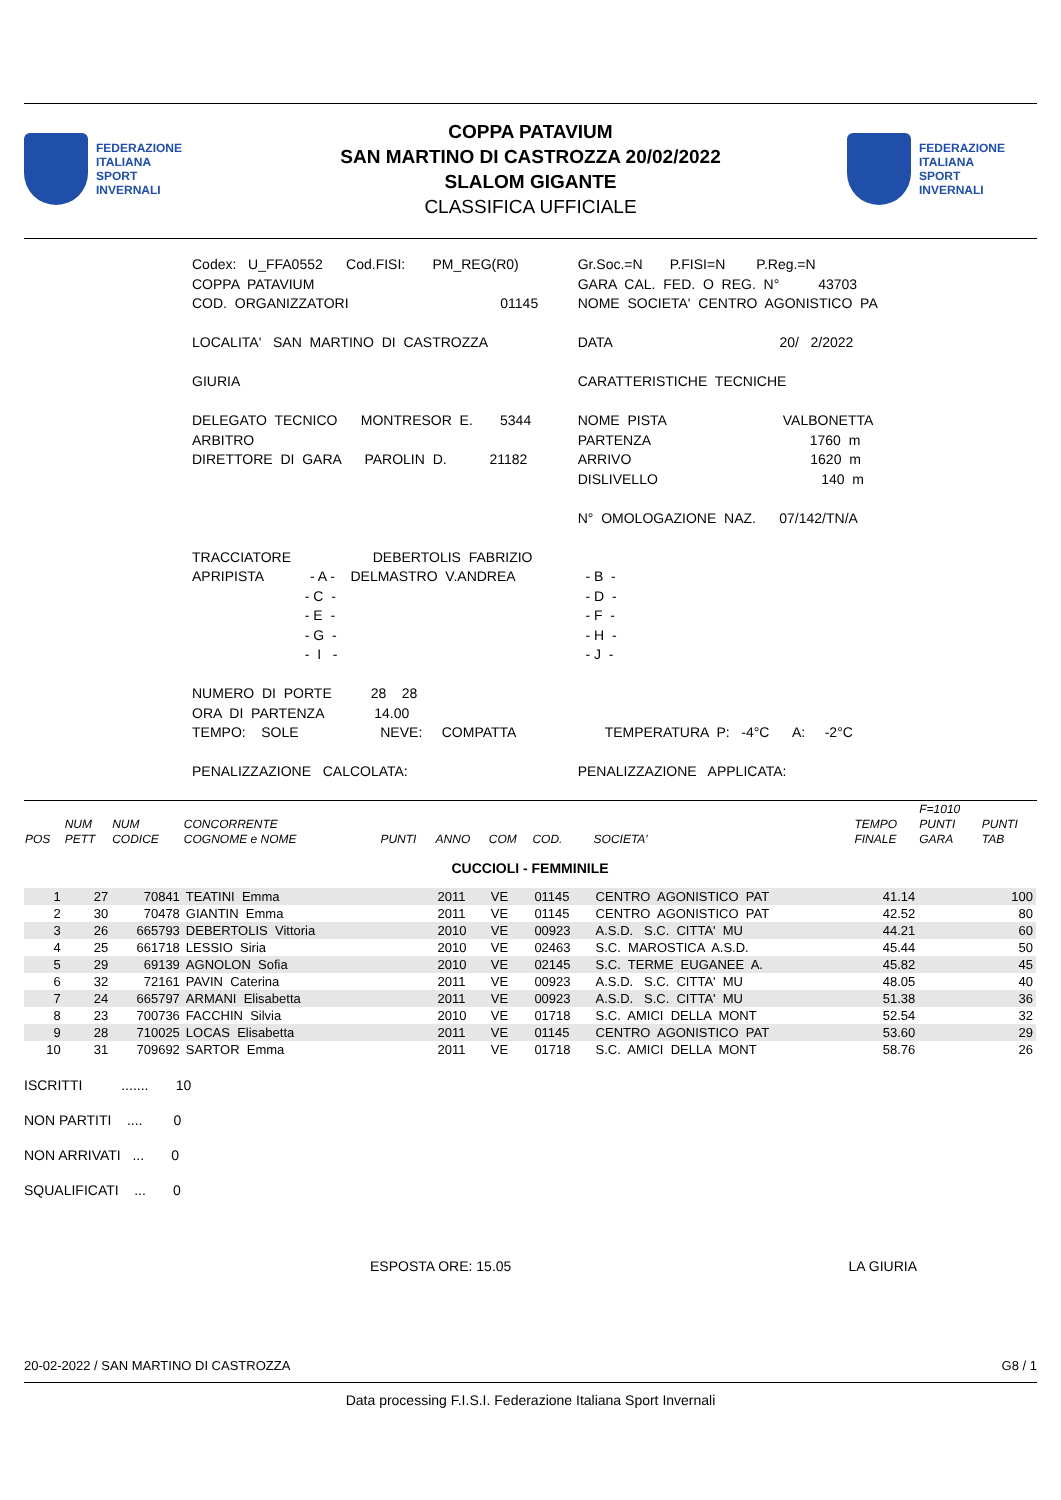FEDERAZIONE
ITALIANA
SPORT
INVERNALI
COPPA PATAVIUM
SAN MARTINO DI CASTROZZA 20/02/2022
SLALOM GIGANTE
CLASSIFICA UFFICIALE
FEDERAZIONE
ITALIANA
SPORT
INVERNALI
| Codex: U_FFA0552 Cod.FISI: PM_REG(R0) | Gr.Soc.=N P.FISI=N P.Reg.=N |
| COPPA PATAVIUM | GARA CAL. FED. O REG. N° 43703 |
| COD. ORGANIZZATORI 01145 | NOME SOCIETA' CENTRO AGONISTICO PA |
| LOCALITA' SAN MARTINO DI CASTROZZA | DATA 20/ 2/2022 |
| GIURIA | CARATTERISTICHE TECNICHE |
| DELEGATO TECNICO MONTRESOR E. 5344 | NOME PISTA VALBONETTA |
| ARBITRO | PARTENZA 1760 m |
| DIRETTORE DI GARA PAROLIN D. 21182 | ARRIVO 1620 m |
| | DISLIVELLO 140 m |
| | N° OMOLOGAZIONE NAZ. 07/142/TN/A |
| TRACCIATORE DEBERTOLIS FABRIZIO | |
| APRIPISTA - A - DELMASTRO V.ANDREA | - B - |
| - C - | - D - |
| - E - | - F - |
| - G - | - H - |
| - I - | - J - |
| NUMERO DI PORTE 28 28 | |
| ORA DI PARTENZA 14.00 | |
| TEMPO: SOLE NEVE: COMPATTA | TEMPERATURA P: -4°C A: -2°C |
| PENALIZZAZIONE CALCOLATA: | PENALIZZAZIONE APPLICATA: |
| POS | NUM PETT | NUM CODICE | CONCORRENTE COGNOME e NOME | PUNTI | ANNO | COM | COD. | SOCIETA' | TEMPO FINALE | F=1010 PUNTI GARA | PUNTI TAB |
| --- | --- | --- | --- | --- | --- | --- | --- | --- | --- | --- | --- |
| CUCCIOLI - FEMMINILE | | | | | | | | | | | |
| 1 | 27 | 70841 | TEATINI Emma | | 2011 | VE | 01145 | CENTRO AGONISTICO PAT | 41.14 | | 100 |
| 2 | 30 | 70478 | GIANTIN Emma | | 2011 | VE | 01145 | CENTRO AGONISTICO PAT | 42.52 | | 80 |
| 3 | 26 | 665793 | DEBERTOLIS Vittoria | | 2010 | VE | 00923 | A.S.D. S.C. CITTA' MU | 44.21 | | 60 |
| 4 | 25 | 661718 | LESSIO Siria | | 2010 | VE | 02463 | S.C. MAROSTICA A.S.D. | 45.44 | | 50 |
| 5 | 29 | 69139 | AGNOLON Sofia | | 2010 | VE | 02145 | S.C. TERME EUGANEE A. | 45.82 | | 45 |
| 6 | 32 | 72161 | PAVIN Caterina | | 2011 | VE | 00923 | A.S.D. S.C. CITTA' MU | 48.05 | | 40 |
| 7 | 24 | 665797 | ARMANI Elisabetta | | 2011 | VE | 00923 | A.S.D. S.C. CITTA' MU | 51.38 | | 36 |
| 8 | 23 | 700736 | FACCHIN Silvia | | 2010 | VE | 01718 | S.C. AMICI DELLA MONT | 52.54 | | 32 |
| 9 | 28 | 710025 | LOCAS Elisabetta | | 2011 | VE | 01145 | CENTRO AGONISTICO PAT | 53.60 | | 29 |
| 10 | 31 | 709692 | SARTOR Emma | | 2011 | VE | 01718 | S.C. AMICI DELLA MONT | 58.76 | | 26 |
ISCRITTI ....... 10
NON PARTITI .... 0
NON ARRIVATI ... 0
SQUALIFICATI ... 0
ESPOSTA ORE: 15.05 LA GIURIA
20-02-2022 / SAN MARTINO DI CASTROZZA G8 / 1
Data processing F.I.S.I. Federazione Italiana Sport Invernali